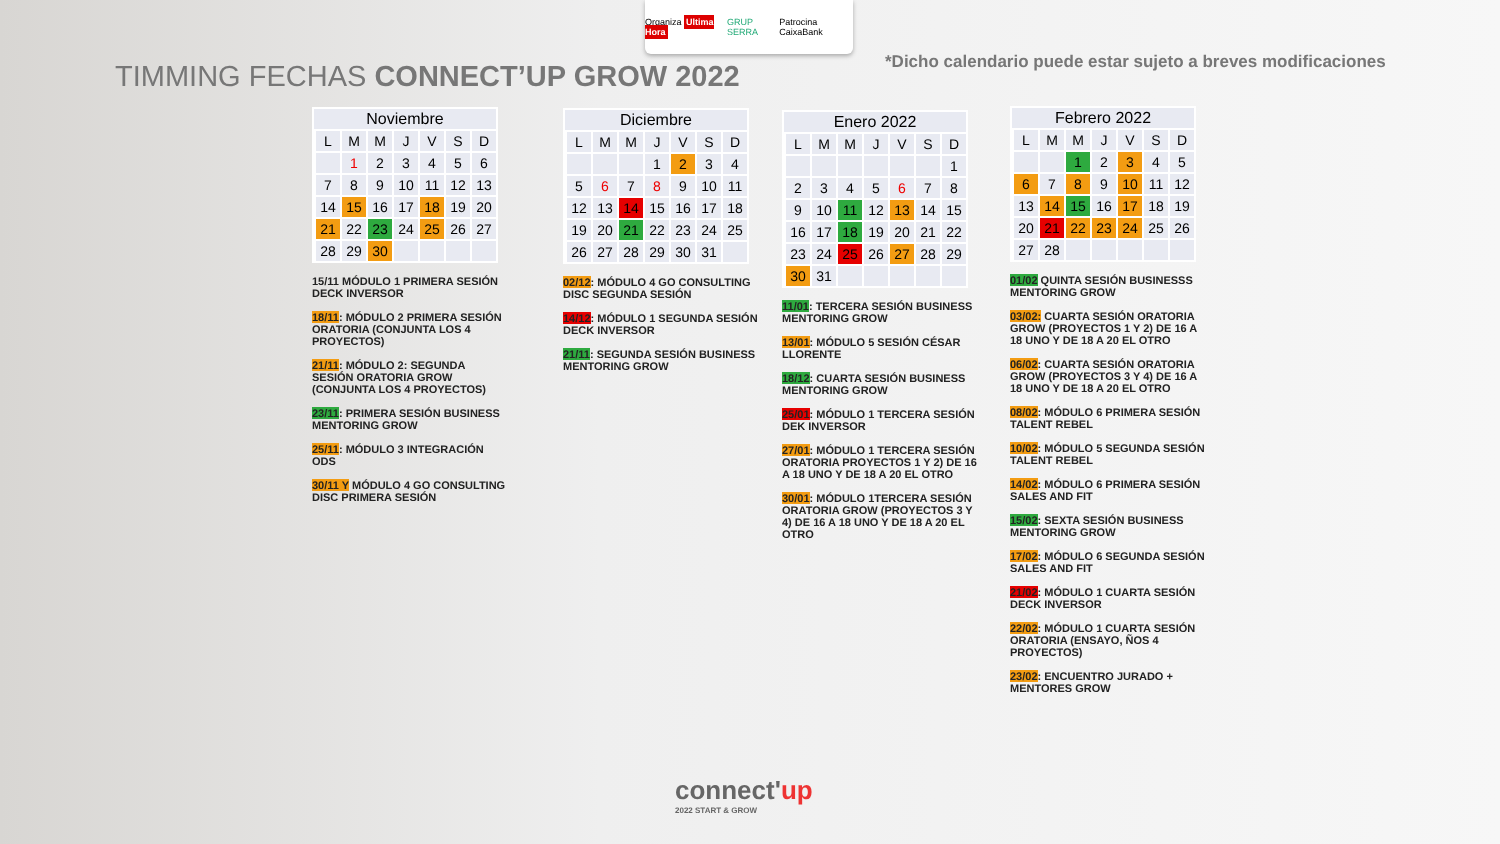Organiza Ultima Hora GRUP SERRA Patrocina CaixaBank
*Dicho calendario puede estar sujeto a breves modificaciones
TIMMING FECHAS CONNECT’UP GROW 2022
| Noviembre | | | | | | | |
| --- | --- | --- | --- | --- | --- | --- | --- |
| | L | M | M | J | V | S | D |
| | | 1 | 2 | 3 | 4 | 5 | 6 |
| | 7 | 8 | 9 | 10 | 11 | 12 | 13 |
| | 14 | 15 | 16 | 17 | 18 | 19 | 20 |
| | 21 | 22 | 23 | 24 | 25 | 26 | 27 |
| | 28 | 29 | 30 | | | | |
15/11 MÓDULO 1 PRIMERA SESIÓN DECK INVERSOR
18/11: MÓDULO 2 PRIMERA SESIÓN ORATORIA (CONJUNTA LOS 4 PROYECTOS)
21/11: MÓDULO 2: SEGUNDA SESIÓN ORATORIA GROW (CONJUNTA LOS 4 PROYECTOS)
23/11: PRIMERA SESIÓN BUSINESS MENTORING GROW
25/11: MÓDULO 3 INTEGRACIÓN ODS
30/11 Y MÓDULO 4 GO CONSULTING DISC PRIMERA SESIÓN
| Diciembre | | | | | | | |
| --- | --- | --- | --- | --- | --- | --- | --- |
| | L | M | M | J | V | S | D |
| | | | | 1 | 2 | 3 | 4 |
| | 5 | 6 | 7 | 8 | 9 | 10 | 11 |
| | 12 | 13 | 14 | 15 | 16 | 17 | 18 |
| | 19 | 20 | 21 | 22 | 23 | 24 | 25 |
| | 26 | 27 | 28 | 29 | 30 | 31 | |
02/12: MÓDULO 4 GO CONSULTING DISC SEGUNDA SESIÓN
14/12: MÓDULO 1 SEGUNDA SESIÓN DECK INVERSOR
21/11: SEGUNDA SESIÓN BUSINESS MENTORING GROW
| Enero 2022 | | | | | | | |
| --- | --- | --- | --- | --- | --- | --- | --- |
| | L | M | M | J | V | S | D |
| | | | | | | | 1 |
| | 2 | 3 | 4 | 5 | 6 | 7 | 8 |
| | 9 | 10 | 11 | 12 | 13 | 14 | 15 |
| | 16 | 17 | 18 | 19 | 20 | 21 | 22 |
| | 23 | 24 | 25 | 26 | 27 | 28 | 29 |
| | 30 | 31 | | | | | |
11/01: TERCERA SESIÓN BUSINESS MENTORING GROW
13/01: MÓDULO 5 SESIÓN CÉSAR LLORENTE
18/12: CUARTA SESIÓN BUSINESS MENTORING GROW
25/01: MÓDULO 1 TERCERA SESIÓN DEK INVERSOR
27/01: MÓDULO 1 TERCERA SESIÓN ORATORIA PROYECTOS 1 Y 2) DE 16 A 18 UNO Y DE 18 A 20 EL OTRO
30/01: MÓDULO 1TERCERA SESIÓN ORATORIA GROW (PROYECTOS 3 Y 4) DE 16 A 18 UNO Y DE 18 A 20 EL OTRO
| Febrero 2022 | | | | | | | |
| --- | --- | --- | --- | --- | --- | --- | --- |
| | L | M | M | J | V | S | D |
| | | | 1 | 2 | 3 | 4 | 5 |
| | 6 | 7 | 8 | 9 | 10 | 11 | 12 |
| | 13 | 14 | 15 | 16 | 17 | 18 | 19 |
| | 20 | 21 | 22 | 23 | 24 | 25 | 26 |
| | 27 | 28 | | | | | |
01/02 QUINTA SESIÓN BUSINESSS MENTORING GROW
03/02: CUARTA SESIÓN ORATORIA GROW (PROYECTOS 1 Y 2) DE 16 A 18 UNO Y DE 18 A 20 EL OTRO
06/02: CUARTA SESIÓN ORATORIA GROW (PROYECTOS 3 Y 4) DE 16 A 18 UNO Y DE 18 A 20 EL OTRO
08/02: MÓDULO 6 PRIMERA SESIÓN TALENT REBEL
10/02: MÓDULO 5 SEGUNDA SESIÓN TALENT REBEL
14/02: MÓDULO 6 PRIMERA SESIÓN SALES AND FIT
15/02: SEXTA SESIÓN BUSINESS MENTORING GROW
17/02: MÓDULO 6 SEGUNDA SESIÓN SALES AND FIT
21/02: MÓDULO 1 CUARTA SESIÓN DECK INVERSOR
22/02: MÓDULO 1 CUARTA SESIÓN ORATORIA (ENSAYO, ÑOS 4 PROYECTOS)
23/02: ENCUENTRO JURADO + MENTORES GROW
connect'up
2022 START & GROW